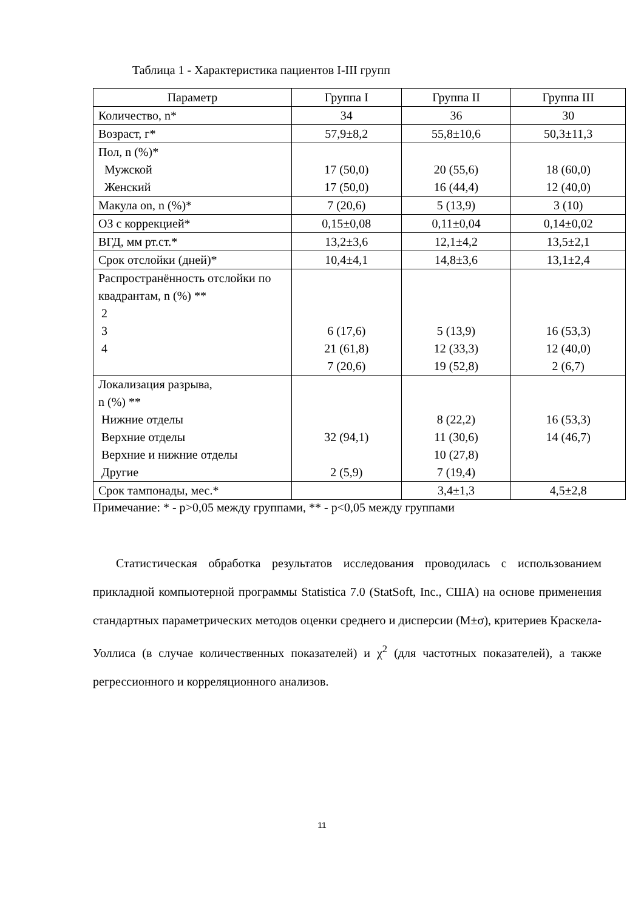Таблица 1 - Характеристика пациентов I-III групп
| Параметр | Группа I | Группа II | Группа III |
| --- | --- | --- | --- |
| Количество, n* | 34 | 36 | 30 |
| Возраст, г* | 57,9±8,2 | 55,8±10,6 | 50,3±11,3 |
| Пол, n (%)* Мужской Женский | 17 (50,0) 17 (50,0) | 20 (55,6) 16 (44,4) | 18 (60,0) 12 (40,0) |
| Макула on, n (%)* | 7 (20,6) | 5 (13,9) | 3 (10) |
| ОЗ с коррекцией* | 0,15±0,08 | 0,11±0,04 | 0,14±0,02 |
| ВГД, мм рт.ст.* | 13,2±3,6 | 12,1±4,2 | 13,5±2,1 |
| Срок отслойки (дней)* | 10,4±4,1 | 14,8±3,6 | 13,1±2,4 |
| Распространённость отслойки по квадрантам, n (%) ** 2 3 4 | 6 (17,6) 21 (61,8) 7 (20,6) | 5 (13,9) 12 (33,3) 19 (52,8) | 16 (53,3) 12 (40,0) 2 (6,7) |
| Локализация разрыва, n (%) ** Нижние отделы Верхние отделы Верхние и нижние отделы Другие | 32 (94,1) 2 (5,9) | 8 (22,2) 11 (30,6) 10 (27,8) 7 (19,4) | 16 (53,3) 14 (46,7) |
| Срок тампонады, мес.* | | 3,4±1,3 | 4,5±2,8 |
Примечание: * - p>0,05 между группами, ** - p<0,05 между группами
Статистическая обработка результатов исследования проводилась с использованием прикладной компьютерной программы Statistica 7.0 (StatSoft, Inc., США) на основе применения стандартных параметрических методов оценки среднего и дисперсии (M±σ), критериев Краскела-Уоллиса (в случае количественных показателей) и χ<sup>2</sup> (для частотных показателей), а также регрессионного и корреляционного анализов.
11